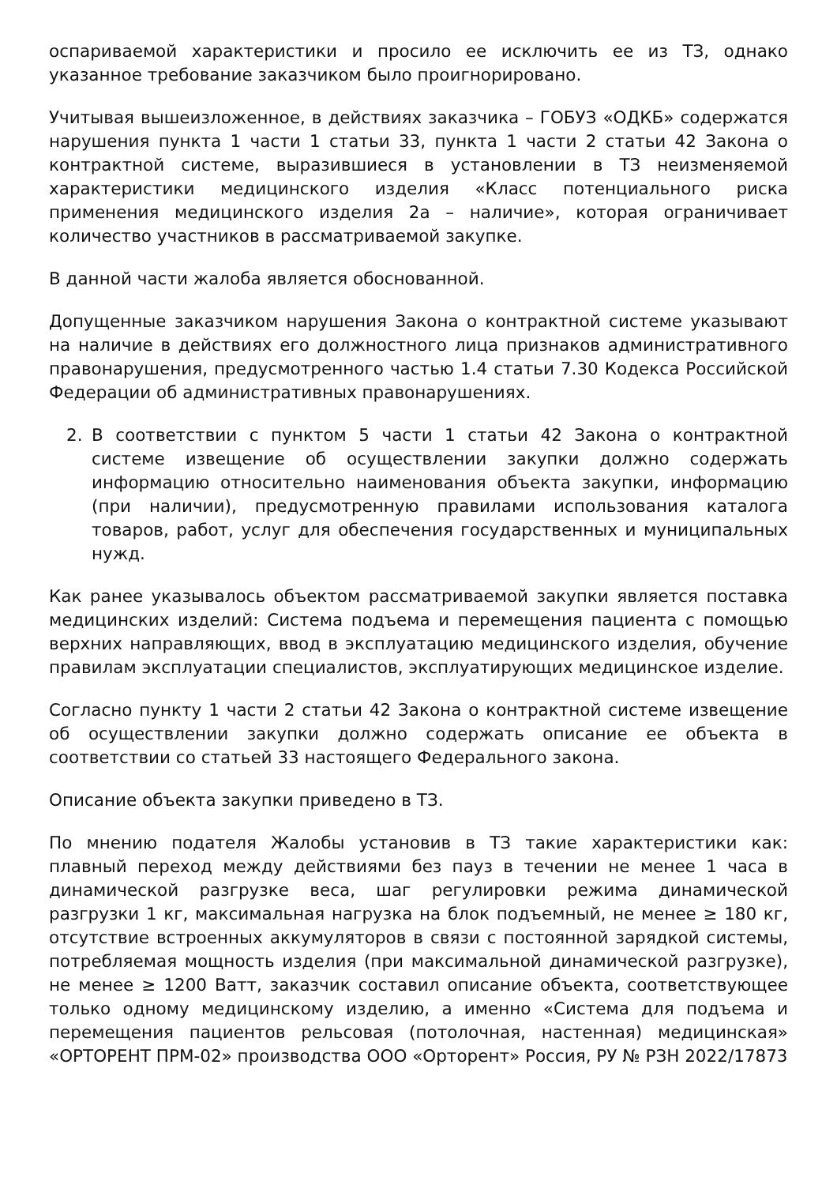оспариваемой характеристики и просило ее исключить ее из ТЗ, однако указанное требование заказчиком было проигнорировано.
Учитывая вышеизложенное, в действиях заказчика – ГОБУЗ «ОДКБ» содержатся нарушения пункта 1 части 1 статьи 33, пункта 1 части 2 статьи 42 Закона о контрактной системе, выразившиеся в установлении в ТЗ неизменяемой характеристики медицинского изделия «Класс потенциального риска применения медицинского изделия 2а – наличие», которая ограничивает количество участников в рассматриваемой закупке.
В данной части жалоба является обоснованной.
Допущенные заказчиком нарушения Закона о контрактной системе указывают на наличие в действиях его должностного лица признаков административного правонарушения, предусмотренного частью 1.4 статьи 7.30 Кодекса Российской Федерации об административных правонарушениях.
2. В соответствии с пунктом 5 части 1 статьи 42 Закона о контрактной системе извещение об осуществлении закупки должно содержать информацию относительно наименования объекта закупки, информацию (при наличии), предусмотренную правилами использования каталога товаров, работ, услуг для обеспечения государственных и муниципальных нужд.
Как ранее указывалось объектом рассматриваемой закупки является поставка медицинских изделий: Система подъема и перемещения пациента с помощью верхних направляющих, ввод в эксплуатацию медицинского изделия, обучение правилам эксплуатации специалистов, эксплуатирующих медицинское изделие.
Согласно пункту 1 части 2 статьи 42 Закона о контрактной системе извещение об осуществлении закупки должно содержать описание ее объекта в соответствии со статьей 33 настоящего Федерального закона.
Описание объекта закупки приведено в ТЗ.
По мнению подателя Жалобы установив в ТЗ такие характеристики как: плавный переход между действиями без пауз в течении не менее 1 часа в динамической разгрузке веса, шаг регулировки режима динамической разгрузки 1 кг, максимальная нагрузка на блок подъемный, не менее ≥ 180 кг, отсутствие встроенных аккумуляторов в связи с постоянной зарядкой системы, потребляемая мощность изделия (при максимальной динамической разгрузке), не менее ≥ 1200 Ватт, заказчик составил описание объекта, соответствующее только одному медицинскому изделию, а именно «Система для подъема и перемещения пациентов рельсовая (потолочная, настенная) медицинская» «ОРТОРЕНТ ПРМ-02» производства ООО «Орторент» Россия, РУ № РЗН 2022/17873